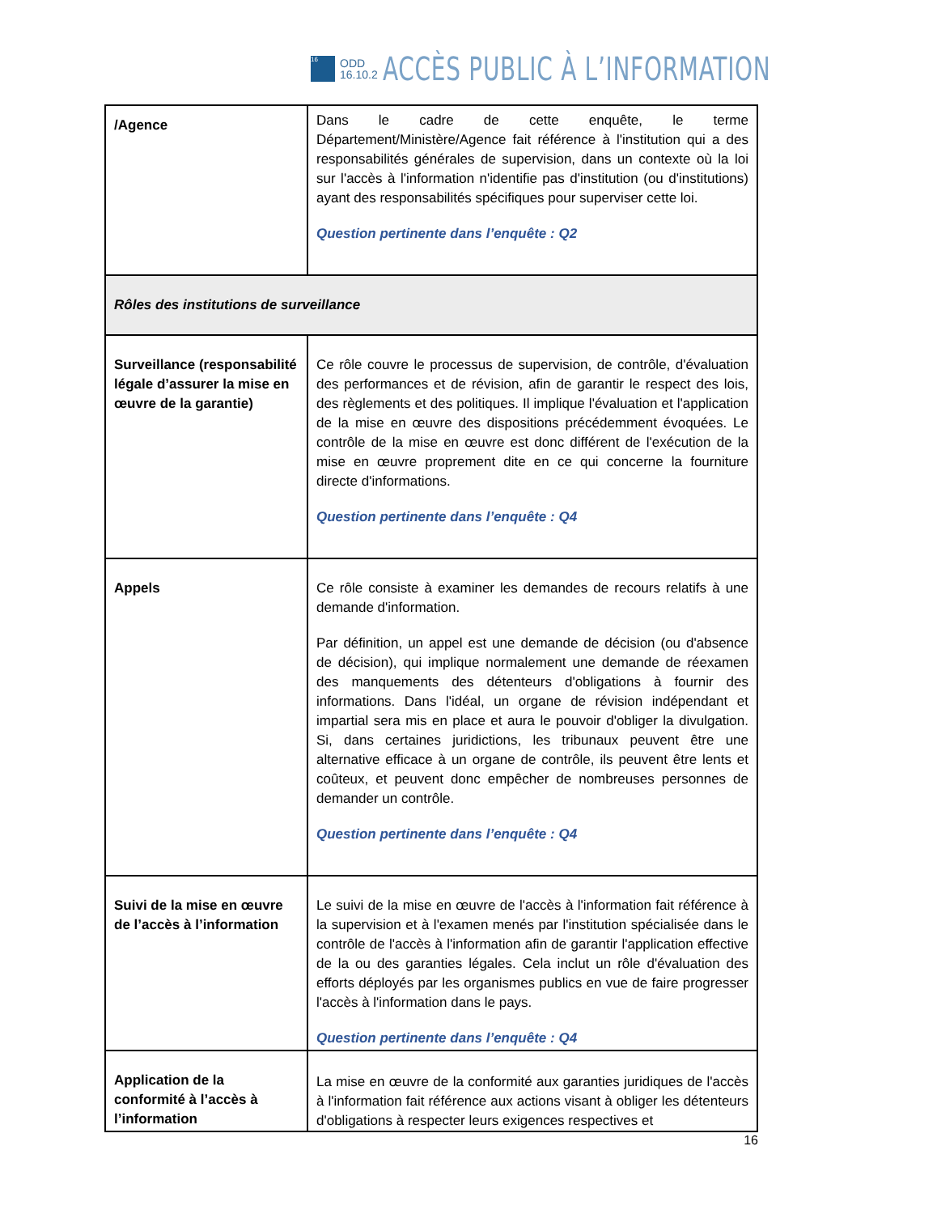16
ODD
16.10.2
ACCÈS PUBLIC À L’INFORMATION
| /Agence | Dans le cadre de cette enquête, le terme Département/Ministère/Agence fait référence à l'institution qui a des responsabilités générales de supervision, dans un contexte où la loi sur l'accès à l'information n'identifie pas d'institution (ou d'institutions) ayant des responsabilités spécifiques pour superviser cette loi. Question pertinente dans l’enquête : Q2 |
| Rôles des institutions de surveillance | |
| Surveillance (responsabilité légale d’assurer la mise en œuvre de la garantie) | Ce rôle couvre le processus de supervision, de contrôle, d'évaluation des performances et de révision, afin de garantir le respect des lois, des règlements et des politiques. Il implique l'évaluation et l'application de la mise en œuvre des dispositions précédemment évoquées. Le contrôle de la mise en œuvre est donc différent de l'exécution de la mise en œuvre proprement dite en ce qui concerne la fourniture directe d'informations. Question pertinente dans l’enquête : Q4 |
| Appels | Ce rôle consiste à examiner les demandes de recours relatifs à une demande d'information. Par définition, un appel est une demande de décision (ou d'absence de décision), qui implique normalement une demande de réexamen des manquements des détenteurs d'obligations à fournir des informations. Dans l'idéal, un organe de révision indépendant et impartial sera mis en place et aura le pouvoir d'obliger la divulgation. Si, dans certaines juridictions, les tribunaux peuvent être une alternative efficace à un organe de contrôle, ils peuvent être lents et coûteux, et peuvent donc empêcher de nombreuses personnes de demander un contrôle. Question pertinente dans l’enquête : Q4 |
| Suivi de la mise en œuvre de l’accès à l’information | Le suivi de la mise en œuvre de l'accès à l'information fait référence à la supervision et à l'examen menés par l'institution spécialisée dans le contrôle de l'accès à l'information afin de garantir l'application effective de la ou des garanties légales. Cela inclut un rôle d'évaluation des efforts déployés par les organismes publics en vue de faire progresser l'accès à l'information dans le pays. Question pertinente dans l’enquête : Q4 |
| Application de la conformité à l’accès à l’information | La mise en œuvre de la conformité aux garanties juridiques de l'accès à l'information fait référence aux actions visant à obliger les détenteurs d'obligations à respecter leurs exigences respectives et |
16